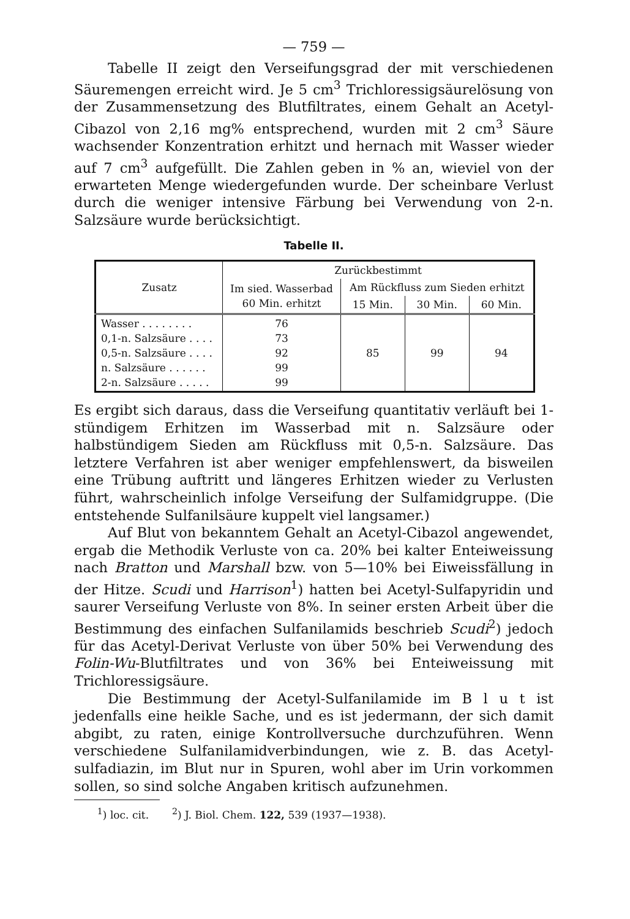— 759 —
Tabelle II zeigt den Verseifungsgrad der mit verschiedenen Säuremengen erreicht wird. Je 5 cm<sup>3</sup> Trichloressigsäurelösung von der Zusammensetzung des Blutfiltrates, einem Gehalt an Acetyl-Cibazol von 2,16 mg% entsprechend, wurden mit 2 cm<sup>3</sup> Säure wachsender Konzentration erhitzt und hernach mit Wasser wieder auf 7 cm<sup>3</sup> aufgefüllt. Die Zahlen geben in % an, wieviel von der erwarteten Menge wiedergefunden wurde. Der scheinbare Verlust durch die weniger intensive Färbung bei Verwendung von 2-n. Salzsäure wurde berücksichtigt.
Tabelle II.
| Zusatz | Zurückbestimmt | | | |
| --- | --- | --- | --- | --- |
| | Im sied. Wasserbad 60 Min. erhitzt | Am Rückfluss zum Sieden erhitzt | | |
| | | 15 Min. | 30 Min. | 60 Min. |
| Wasser . . . . . . . . 0,1-n. Salzsäure . . . . 0,5-n. Salzsäure . . . . n. Salzsäure . . . . . . 2-n. Salzsäure . . . . . | 76 73 92 99 99 | 85 | 99 | 94 |
Es ergibt sich daraus, dass die Verseifung quantitativ verläuft bei 1-stündigem Erhitzen im Wasserbad mit n. Salzsäure oder halbstündigem Sieden am Rückfluss mit 0,5-n. Salzsäure. Das letztere Verfahren ist aber weniger empfehlenswert, da bisweilen eine Trübung auftritt und längeres Erhitzen wieder zu Verlusten führt, wahrscheinlich infolge Verseifung der Sulfamidgruppe. (Die entstehende Sulfanilsäure kuppelt viel langsamer.)
Auf Blut von bekanntem Gehalt an Acetyl-Cibazol angewendet, ergab die Methodik Verluste von ca. 20% bei kalter Enteiweissung nach Bratton und Marshall bzw. von 5—10% bei Eiweissfällung in der Hitze. Scudi und Harrison<sup>1</sup>) hatten bei Acetyl-Sulfapyridin und saurer Verseifung Verluste von 8%. In seiner ersten Arbeit über die Bestimmung des einfachen Sulfanilamids beschrieb Scudi<sup>2</sup>) jedoch für das Acetyl-Derivat Verluste von über 50% bei Verwendung des Folin-Wu-Blutfiltrates und von 36% bei Enteiweissung mit Trichloressigsäure.
Die Bestimmung der Acetyl-Sulfanilamide im B l u t ist jedenfalls eine heikle Sache, und es ist jedermann, der sich damit abgibt, zu raten, einige Kontrollversuche durchzuführen. Wenn verschiedene Sulfanilamidverbindungen, wie z. B. das Acetyl-sulfadiazin, im Blut nur in Spuren, wohl aber im Urin vorkommen sollen, so sind solche Angaben kritisch aufzunehmen.
<sup>1</sup>) loc. cit. <sup>2</sup>) J. Biol. Chem. 122, 539 (1937—1938).